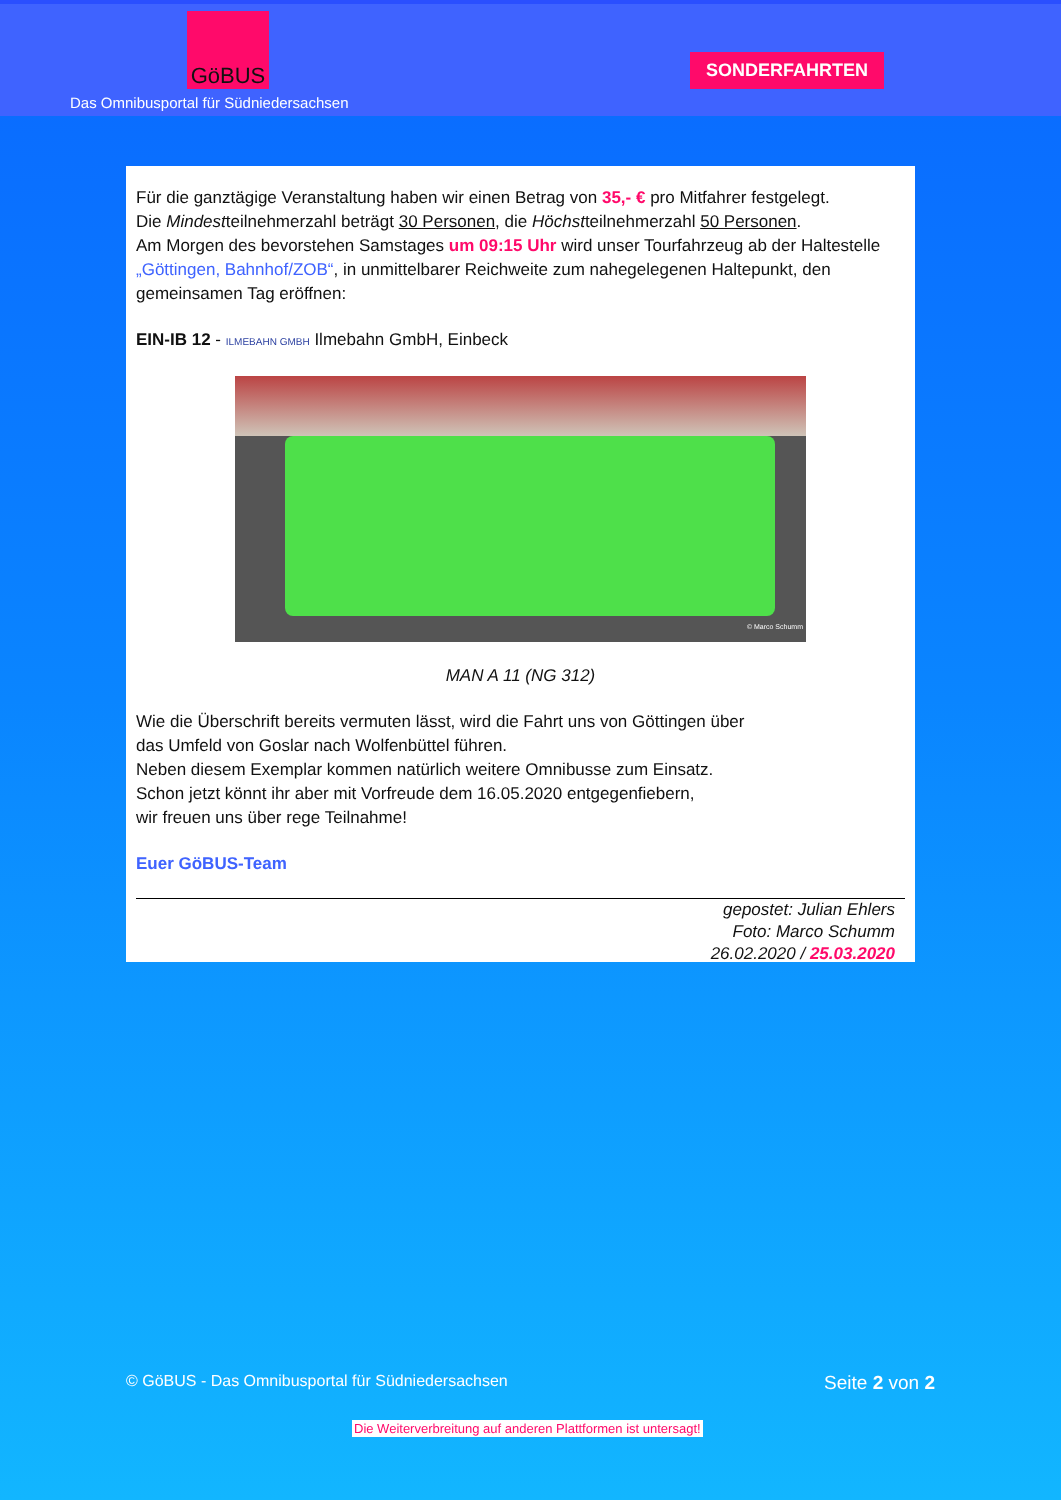GöBUS
Das Omnibusportal für Südniedersachsen
SONDERFAHRTEN
Für die ganztägige Veranstaltung haben wir einen Betrag von 35,- € pro Mitfahrer festgelegt.
Die Mindestteilnehmerzahl beträgt 30 Personen, die Höchstteilnehmerzahl 50 Personen.
Am Morgen des bevorstehen Samstages um 09:15 Uhr wird unser Tourfahrzeug ab der Haltestelle „Göttingen, Bahnhof/ZOB“, in unmittelbarer Reichweite zum nahegelegenen Haltepunkt, den gemeinsamen Tag eröffnen:
EIN-IB 12 - ILMEBAHN GMBH Ilmebahn GmbH, Einbeck
© Marco Schumm
MAN A 11 (NG 312)
Wie die Überschrift bereits vermuten lässt, wird die Fahrt uns von Göttingen über
das Umfeld von Goslar nach Wolfenbüttel führen.
Neben diesem Exemplar kommen natürlich weitere Omnibusse zum Einsatz.
Schon jetzt könnt ihr aber mit Vorfreude dem 16.05.2020 entgegenfiebern,
wir freuen uns über rege Teilnahme!
Euer GöBUS-Team
gepostet: Julian Ehlers
Foto: Marco Schumm
26.02.2020 / 25.03.2020
© GöBUS - Das Omnibusportal für Südniedersachsen Seite 2 von 2
Die Weiterverbreitung auf anderen Plattformen ist untersagt!